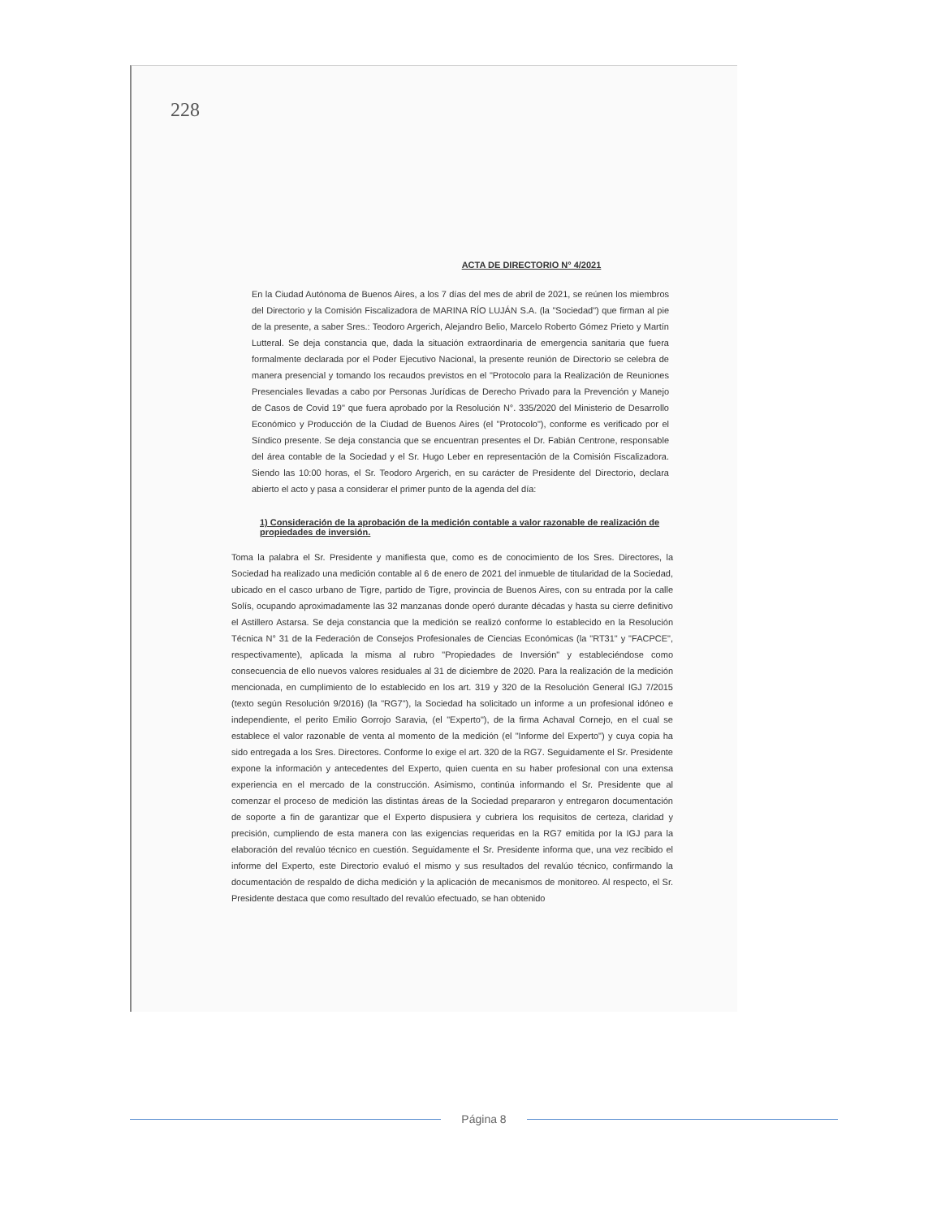228
ACTA DE DIRECTORIO N° 4/2021
En la Ciudad Autónoma de Buenos Aires, a los 7 días del mes de abril de 2021, se reúnen los miembros del Directorio y la Comisión Fiscalizadora de MARINA RÍO LUJÁN S.A. (la "Sociedad") que firman al pie de la presente, a saber Sres.: Teodoro Argerich, Alejandro Belio, Marcelo Roberto Gómez Prieto y Martín Lutteral. Se deja constancia que, dada la situación extraordinaria de emergencia sanitaria que fuera formalmente declarada por el Poder Ejecutivo Nacional, la presente reunión de Directorio se celebra de manera presencial y tomando los recaudos previstos en el "Protocolo para la Realización de Reuniones Presenciales llevadas a cabo por Personas Jurídicas de Derecho Privado para la Prevención y Manejo de Casos de Covid 19" que fuera aprobado por la Resolución N°. 335/2020 del Ministerio de Desarrollo Económico y Producción de la Ciudad de Buenos Aires (el "Protocolo"), conforme es verificado por el Síndico presente. Se deja constancia que se encuentran presentes el Dr. Fabián Centrone, responsable del área contable de la Sociedad y el Sr. Hugo Leber en representación de la Comisión Fiscalizadora. Siendo las 10:00 horas, el Sr. Teodoro Argerich, en su carácter de Presidente del Directorio, declara abierto el acto y pasa a considerar el primer punto de la agenda del día:
1) Consideración de la aprobación de la medición contable a valor razonable de realización de propiedades de inversión.
Toma la palabra el Sr. Presidente y manifiesta que, como es de conocimiento de los Sres. Directores, la Sociedad ha realizado una medición contable al 6 de enero de 2021 del inmueble de titularidad de la Sociedad, ubicado en el casco urbano de Tigre, partido de Tigre, provincia de Buenos Aires, con su entrada por la calle Solís, ocupando aproximadamente las 32 manzanas donde operó durante décadas y hasta su cierre definitivo el Astillero Astarsa. Se deja constancia que la medición se realizó conforme lo establecido en la Resolución Técnica N° 31 de la Federación de Consejos Profesionales de Ciencias Económicas (la "RT31" y "FACPCE", respectivamente), aplicada la misma al rubro "Propiedades de Inversión" y estableciéndose como consecuencia de ello nuevos valores residuales al 31 de diciembre de 2020. Para la realización de la medición mencionada, en cumplimiento de lo establecido en los art. 319 y 320 de la Resolución General IGJ 7/2015 (texto según Resolución 9/2016) (la "RG7"), la Sociedad ha solicitado un informe a un profesional idóneo e independiente, el perito Emilio Gorrojo Saravia, (el "Experto"), de la firma Achaval Cornejo, en el cual se establece el valor razonable de venta al momento de la medición (el "Informe del Experto") y cuya copia ha sido entregada a los Sres. Directores. Conforme lo exige el art. 320 de la RG7. Seguidamente el Sr. Presidente expone la información y antecedentes del Experto, quien cuenta en su haber profesional con una extensa experiencia en el mercado de la construcción. Asimismo, continúa informando el Sr. Presidente que al comenzar el proceso de medición las distintas áreas de la Sociedad prepararon y entregaron documentación de soporte a fin de garantizar que el Experto dispusiera y cubriera los requisitos de certeza, claridad y precisión, cumpliendo de esta manera con las exigencias requeridas en la RG7 emitida por la IGJ para la elaboración del revalúo técnico en cuestión. Seguidamente el Sr. Presidente informa que, una vez recibido el informe del Experto, este Directorio evaluó el mismo y sus resultados del revalúo técnico, confirmando la documentación de respaldo de dicha medición y la aplicación de mecanismos de monitoreo. Al respecto, el Sr. Presidente destaca que como resultado del revalúo efectuado, se han obtenido
Página 8